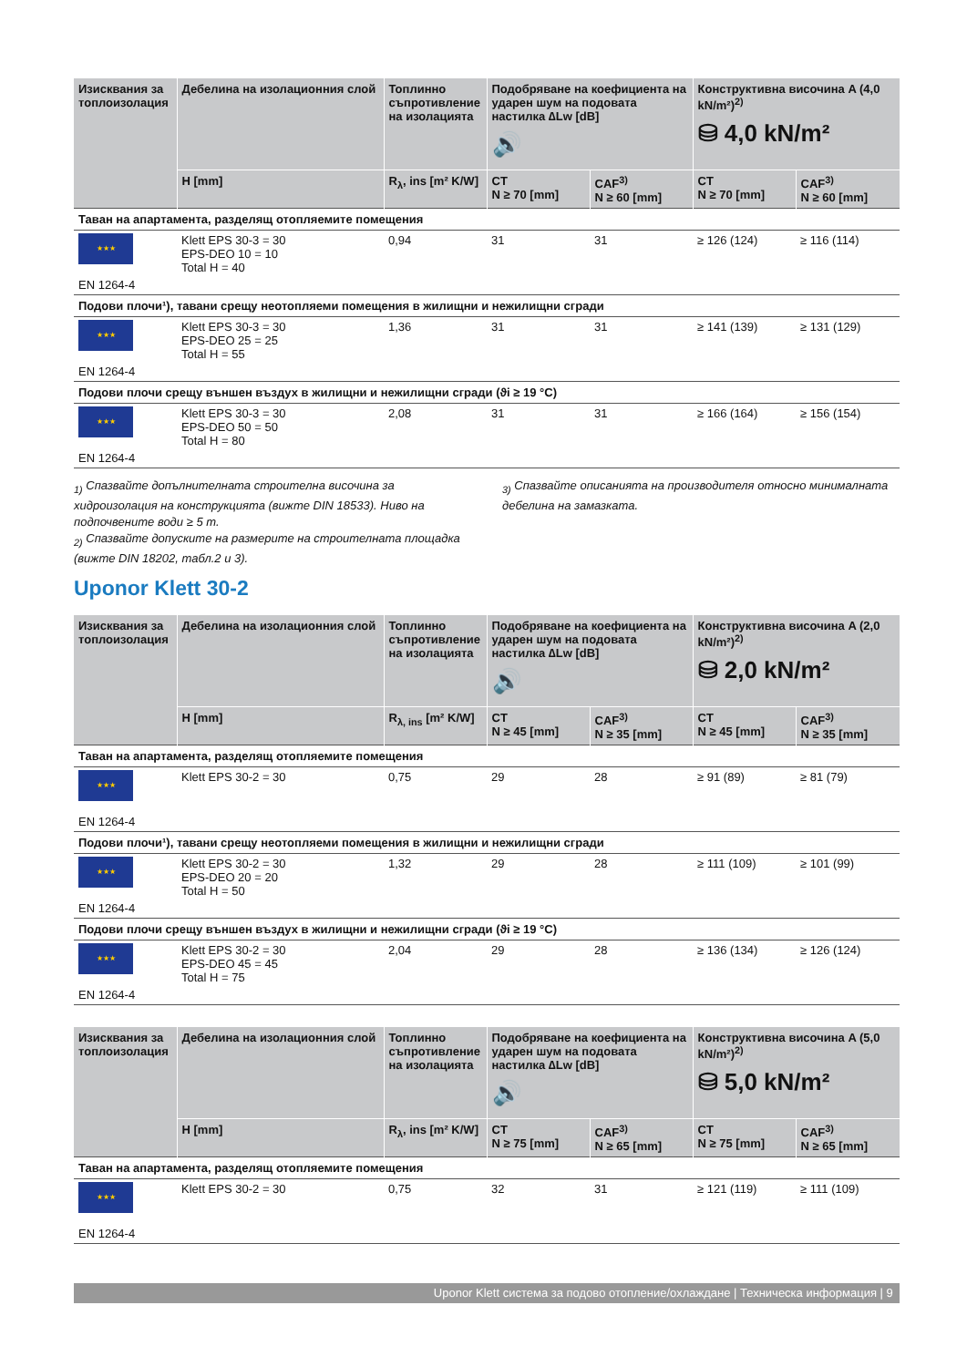| Изисквания за топлоизолация | Дебелина на изолационния слой | Топлинно съпротивление на изолацията | Подобряване на коефициента на ударен шум на подовата настилка ∆Lw [dB] 🔊 | | Конструктивна височина A (4,0 kN/m²)<sup>2)</sup> ⛁ 4,0 kN/m² | |
| --- | --- | --- | --- | --- | --- | --- |
| | H [mm] | R<sub>λ</sub>, ins [m² K/W] | CT N ≥ 70 [mm] | CAF<sup>3)</sup> N ≥ 60 [mm] | CT N ≥ 70 [mm] | CAF<sup>3)</sup> N ≥ 60 [mm] |
| Таван на апартамента, разделящ отопляемите помещения | | | | | | |
| ★★★ EN 1264-4 | Klett EPS 30-3 = 30 EPS-DEO 10 = 10 Total H = 40 | 0,94 | 31 | 31 | ≥ 126 (124) | ≥ 116 (114) |
| Подови плочи¹), тавани срещу неотопляеми помещения в жилищни и нежилищни сгради | | | | | | |
| ★★★ EN 1264-4 | Klett EPS 30-3 = 30 EPS-DEO 25 = 25 Total H = 55 | 1,36 | 31 | 31 | ≥ 141 (139) | ≥ 131 (129) |
| Подови плочи срещу външен въздух в жилищни и нежилищни сгради (ϑi ≥ 19 °C) | | | | | | |
| ★★★ EN 1264-4 | Klett EPS 30-3 = 30 EPS-DEO 50 = 50 Total H = 80 | 2,08 | 31 | 31 | ≥ 166 (164) | ≥ 156 (154) |
<sub>1)</sub> Спазвайте допълнителната строителна височина за хидроизолация на конструкцията (вижте DIN 18533). Ниво на подпочвените води ≥ 5 m.
<sub>2)</sub> Спазвайте допуските на размерите на строителната площадка (вижте DIN 18202, табл.2 и 3).
<sub>3)</sub> Спазвайте описанията на производителя относно минималната дебелина на замазката.
Uponor Klett 30-2
| Изисквания за топлоизолация | Дебелина на изолационния слой | Топлинно съпротивление на изолацията | Подобряване на коефициента на ударен шум на подовата настилка ∆Lw [dB] 🔊 | | Конструктивна височина A (2,0 kN/m²)<sup>2)</sup> ⛁ 2,0 kN/m² | |
| --- | --- | --- | --- | --- | --- | --- |
| | H [mm] | R<sub>λ, ins</sub> [m² K/W] | CT N ≥ 45 [mm] | CAF<sup>3)</sup> N ≥ 35 [mm] | CT N ≥ 45 [mm] | CAF<sup>3)</sup> N ≥ 35 [mm] |
| Таван на апартамента, разделящ отопляемите помещения | | | | | | |
| ★★★ EN 1264-4 | Klett EPS 30-2 = 30 | 0,75 | 29 | 28 | ≥ 91 (89) | ≥ 81 (79) |
| Подови плочи¹), тавани срещу неотопляеми помещения в жилищни и нежилищни сгради | | | | | | |
| ★★★ EN 1264-4 | Klett EPS 30-2 = 30 EPS-DEO 20 = 20 Total H = 50 | 1,32 | 29 | 28 | ≥ 111 (109) | ≥ 101 (99) |
| Подови плочи срещу външен въздух в жилищни и нежилищни сгради (ϑi ≥ 19 °C) | | | | | | |
| ★★★ EN 1264-4 | Klett EPS 30-2 = 30 EPS-DEO 45 = 45 Total H = 75 | 2,04 | 29 | 28 | ≥ 136 (134) | ≥ 126 (124) |
| Изисквания за топлоизолация | Дебелина на изолационния слой | Топлинно съпротивление на изолацията | Подобряване на коефициента на ударен шум на подовата настилка ∆Lw [dB] 🔊 | | Конструктивна височина A (5,0 kN/m²)<sup>2)</sup> ⛁ 5,0 kN/m² | |
| --- | --- | --- | --- | --- | --- | --- |
| | H [mm] | R<sub>λ</sub>, ins [m² K/W] | CT N ≥ 75 [mm] | CAF<sup>3)</sup> N ≥ 65 [mm] | CT N ≥ 75 [mm] | CAF<sup>3)</sup> N ≥ 65 [mm] |
| Таван на апартамента, разделящ отопляемите помещения | | | | | | |
| ★★★ EN 1264-4 | Klett EPS 30-2 = 30 | 0,75 | 32 | 31 | ≥ 121 (119) | ≥ 111 (109) |
Uponor Klett система за подово отопление/охлаждане | Техническа информация | 9